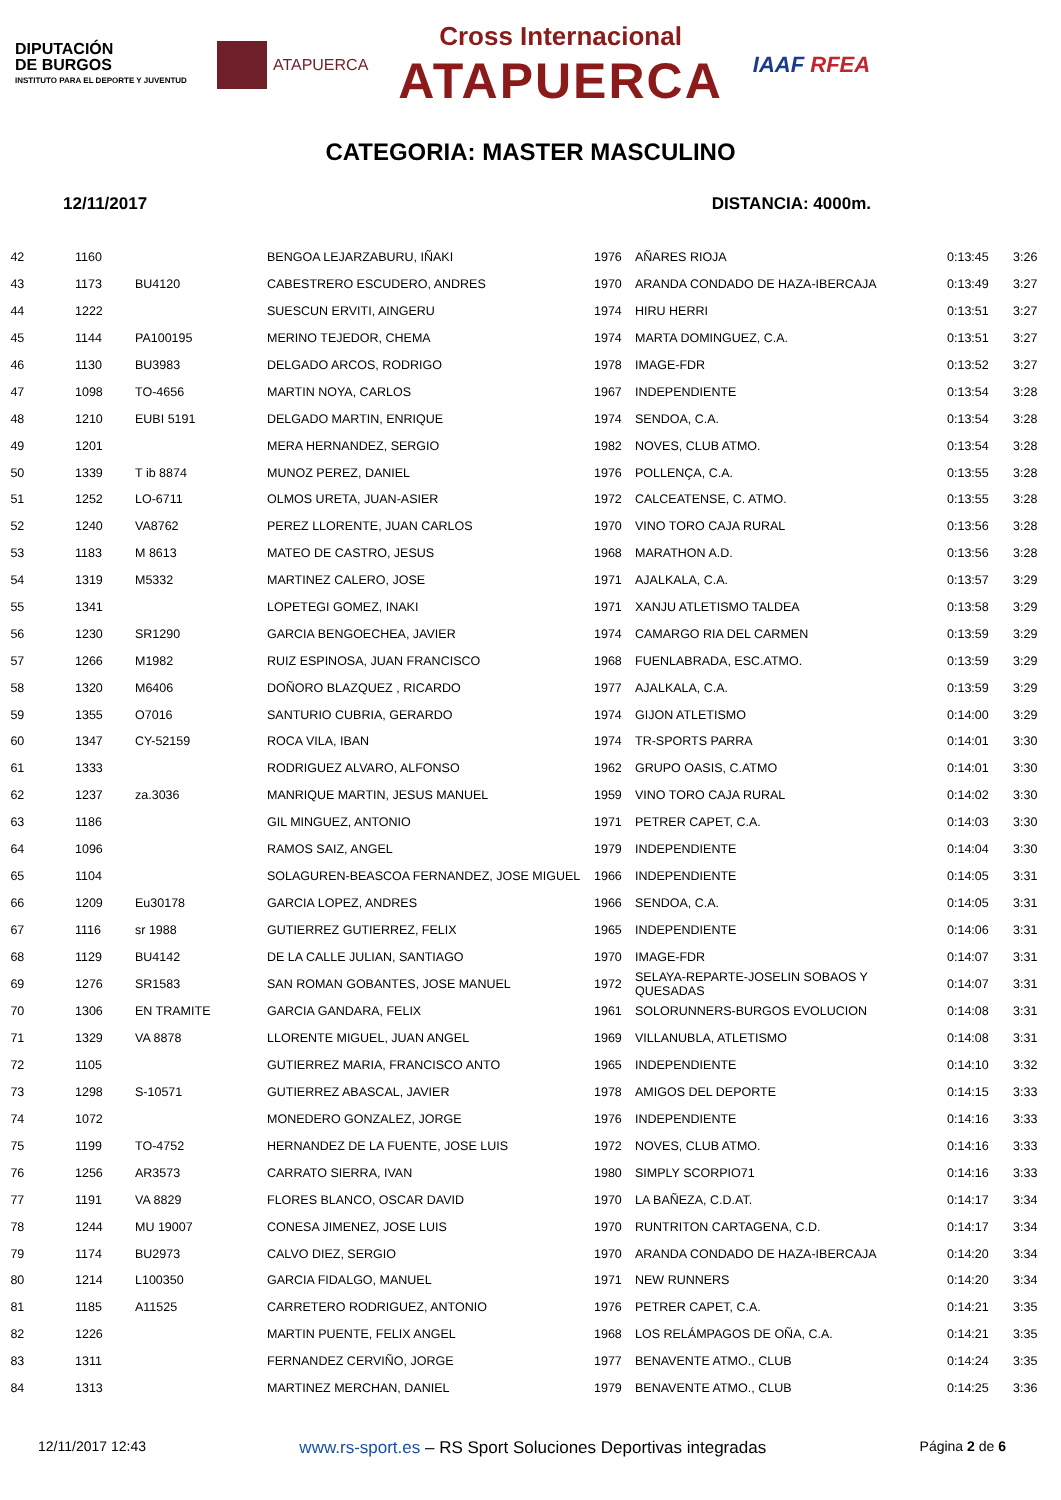DIPUTACIÓN
DE BURGOS
INSTITUTO PARA EL DEPORTE Y JUVENTUD
ATAPUERCA
Cross Internacional
ATAPUERCA
IAAF RFEA
CATEGORIA: MASTER MASCULINO
12/11/2017 DISTANCIA: 4000m.
| 42 | 1160 | | BENGOA LEJARZABURU, IÑAKI | 1976 | AÑARES RIOJA | 0:13:45 | 3:26 |
| 43 | 1173 | BU4120 | CABESTRERO ESCUDERO, ANDRES | 1970 | ARANDA CONDADO DE HAZA-IBERCAJA | 0:13:49 | 3:27 |
| 44 | 1222 | | SUESCUN ERVITI, AINGERU | 1974 | HIRU HERRI | 0:13:51 | 3:27 |
| 45 | 1144 | PA100195 | MERINO TEJEDOR, CHEMA | 1974 | MARTA DOMINGUEZ, C.A. | 0:13:51 | 3:27 |
| 46 | 1130 | BU3983 | DELGADO ARCOS, RODRIGO | 1978 | IMAGE-FDR | 0:13:52 | 3:27 |
| 47 | 1098 | TO-4656 | MARTIN NOYA, CARLOS | 1967 | INDEPENDIENTE | 0:13:54 | 3:28 |
| 48 | 1210 | EUBI 5191 | DELGADO MARTIN, ENRIQUE | 1974 | SENDOA, C.A. | 0:13:54 | 3:28 |
| 49 | 1201 | | MERA HERNANDEZ, SERGIO | 1982 | NOVES, CLUB ATMO. | 0:13:54 | 3:28 |
| 50 | 1339 | T ib 8874 | MUNOZ PEREZ, DANIEL | 1976 | POLLENÇA, C.A. | 0:13:55 | 3:28 |
| 51 | 1252 | LO-6711 | OLMOS URETA, JUAN-ASIER | 1972 | CALCEATENSE, C. ATMO. | 0:13:55 | 3:28 |
| 52 | 1240 | VA8762 | PEREZ LLORENTE, JUAN CARLOS | 1970 | VINO TORO CAJA RURAL | 0:13:56 | 3:28 |
| 53 | 1183 | M 8613 | MATEO DE CASTRO, JESUS | 1968 | MARATHON A.D. | 0:13:56 | 3:28 |
| 54 | 1319 | M5332 | MARTINEZ CALERO, JOSE | 1971 | AJALKALA, C.A. | 0:13:57 | 3:29 |
| 55 | 1341 | | LOPETEGI GOMEZ, INAKI | 1971 | XANJU ATLETISMO TALDEA | 0:13:58 | 3:29 |
| 56 | 1230 | SR1290 | GARCIA BENGOECHEA, JAVIER | 1974 | CAMARGO RIA DEL CARMEN | 0:13:59 | 3:29 |
| 57 | 1266 | M1982 | RUIZ ESPINOSA, JUAN FRANCISCO | 1968 | FUENLABRADA, ESC.ATMO. | 0:13:59 | 3:29 |
| 58 | 1320 | M6406 | DOÑORO BLAZQUEZ , RICARDO | 1977 | AJALKALA, C.A. | 0:13:59 | 3:29 |
| 59 | 1355 | O7016 | SANTURIO CUBRIA, GERARDO | 1974 | GIJON ATLETISMO | 0:14:00 | 3:29 |
| 60 | 1347 | CY-52159 | ROCA VILA, IBAN | 1974 | TR-SPORTS PARRA | 0:14:01 | 3:30 |
| 61 | 1333 | | RODRIGUEZ ALVARO, ALFONSO | 1962 | GRUPO OASIS, C.ATMO | 0:14:01 | 3:30 |
| 62 | 1237 | za.3036 | MANRIQUE MARTIN, JESUS MANUEL | 1959 | VINO TORO CAJA RURAL | 0:14:02 | 3:30 |
| 63 | 1186 | | GIL MINGUEZ, ANTONIO | 1971 | PETRER CAPET, C.A. | 0:14:03 | 3:30 |
| 64 | 1096 | | RAMOS SAIZ, ANGEL | 1979 | INDEPENDIENTE | 0:14:04 | 3:30 |
| 65 | 1104 | | SOLAGUREN-BEASCOA FERNANDEZ, JOSE MIGUEL | 1966 | INDEPENDIENTE | 0:14:05 | 3:31 |
| 66 | 1209 | Eu30178 | GARCIA LOPEZ, ANDRES | 1966 | SENDOA, C.A. | 0:14:05 | 3:31 |
| 67 | 1116 | sr 1988 | GUTIERREZ GUTIERREZ, FELIX | 1965 | INDEPENDIENTE | 0:14:06 | 3:31 |
| 68 | 1129 | BU4142 | DE LA CALLE JULIAN, SANTIAGO | 1970 | IMAGE-FDR | 0:14:07 | 3:31 |
| 69 | 1276 | SR1583 | SAN ROMAN GOBANTES, JOSE MANUEL | 1972 | SELAYA-REPARTE-JOSELIN SOBAOS Y QUESADAS | 0:14:07 | 3:31 |
| 70 | 1306 | EN TRAMITE | GARCIA GANDARA, FELIX | 1961 | SOLORUNNERS-BURGOS EVOLUCION | 0:14:08 | 3:31 |
| 71 | 1329 | VA 8878 | LLORENTE MIGUEL, JUAN ANGEL | 1969 | VILLANUBLA, ATLETISMO | 0:14:08 | 3:31 |
| 72 | 1105 | | GUTIERREZ MARIA, FRANCISCO ANTO | 1965 | INDEPENDIENTE | 0:14:10 | 3:32 |
| 73 | 1298 | S-10571 | GUTIERREZ ABASCAL, JAVIER | 1978 | AMIGOS DEL DEPORTE | 0:14:15 | 3:33 |
| 74 | 1072 | | MONEDERO GONZALEZ, JORGE | 1976 | INDEPENDIENTE | 0:14:16 | 3:33 |
| 75 | 1199 | TO-4752 | HERNANDEZ DE LA FUENTE, JOSE LUIS | 1972 | NOVES, CLUB ATMO. | 0:14:16 | 3:33 |
| 76 | 1256 | AR3573 | CARRATO SIERRA, IVAN | 1980 | SIMPLY SCORPIO71 | 0:14:16 | 3:33 |
| 77 | 1191 | VA 8829 | FLORES BLANCO, OSCAR DAVID | 1970 | LA BAÑEZA, C.D.AT. | 0:14:17 | 3:34 |
| 78 | 1244 | MU 19007 | CONESA JIMENEZ, JOSE LUIS | 1970 | RUNTRITON CARTAGENA, C.D. | 0:14:17 | 3:34 |
| 79 | 1174 | BU2973 | CALVO DIEZ, SERGIO | 1970 | ARANDA CONDADO DE HAZA-IBERCAJA | 0:14:20 | 3:34 |
| 80 | 1214 | L100350 | GARCIA FIDALGO, MANUEL | 1971 | NEW RUNNERS | 0:14:20 | 3:34 |
| 81 | 1185 | A11525 | CARRETERO RODRIGUEZ, ANTONIO | 1976 | PETRER CAPET, C.A. | 0:14:21 | 3:35 |
| 82 | 1226 | | MARTIN PUENTE, FELIX ANGEL | 1968 | LOS RELÁMPAGOS DE OÑA, C.A. | 0:14:21 | 3:35 |
| 83 | 1311 | | FERNANDEZ CERVIÑO, JORGE | 1977 | BENAVENTE ATMO., CLUB | 0:14:24 | 3:35 |
| 84 | 1313 | | MARTINEZ MERCHAN, DANIEL | 1979 | BENAVENTE ATMO., CLUB | 0:14:25 | 3:36 |
12/11/2017 12:43 www.rs-sport.es – RS Sport Soluciones Deportivas integradas Página 2 de 6